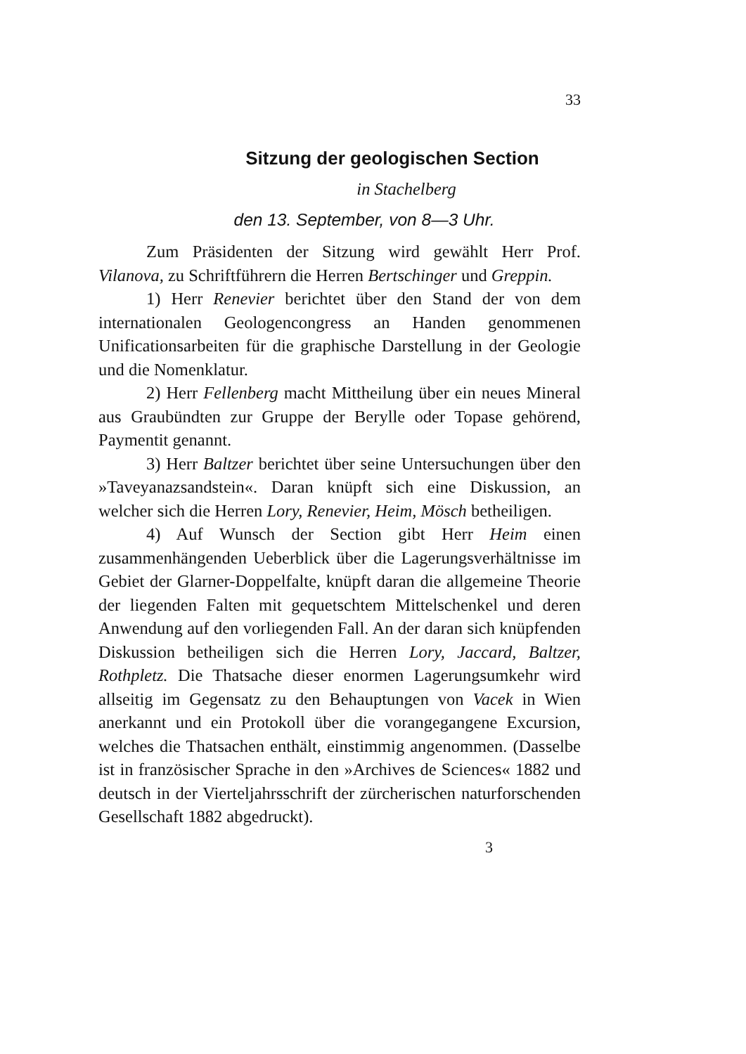33
Sitzung der geologischen Section
in Stachelberg
den 13. September, von 8—3 Uhr.
Zum Präsidenten der Sitzung wird gewählt Herr Prof. Vilanova, zu Schriftführern die Herren Bertschinger und Greppin.
1) Herr Renevier berichtet über den Stand der von dem internationalen Geologencongress an Handen genommenen Unificationsarbeiten für die graphische Darstellung in der Geologie und die Nomenklatur.
2) Herr Fellenberg macht Mittheilung über ein neues Mineral aus Graubündten zur Gruppe der Berylle oder Topase gehörend, Paymentit genannt.
3) Herr Baltzer berichtet über seine Untersuchungen über den »Taveyanazsandstein«. Daran knüpft sich eine Diskussion, an welcher sich die Herren Lory, Renevier, Heim, Mösch betheiligen.
4) Auf Wunsch der Section gibt Herr Heim einen zusammenhängenden Ueberblick über die Lagerungsverhältnisse im Gebiet der Glarner-Doppelfalte, knüpft daran die allgemeine Theorie der liegenden Falten mit gequetschtem Mittelschenkel und deren Anwendung auf den vorliegenden Fall. An der daran sich knüpfenden Diskussion betheiligen sich die Herren Lory, Jaccard, Baltzer, Rothpletz. Die Thatsache dieser enormen Lagerungsumkehr wird allseitig im Gegensatz zu den Behauptungen von Vacek in Wien anerkannt und ein Protokoll über die vorangegangene Excursion, welches die Thatsachen enthält, einstimmig angenommen. (Dasselbe ist in französischer Sprache in den »Archives de Sciences« 1882 und deutsch in der Vierteljahrsschrift der zürcherischen naturforschenden Gesellschaft 1882 abgedruckt).
3